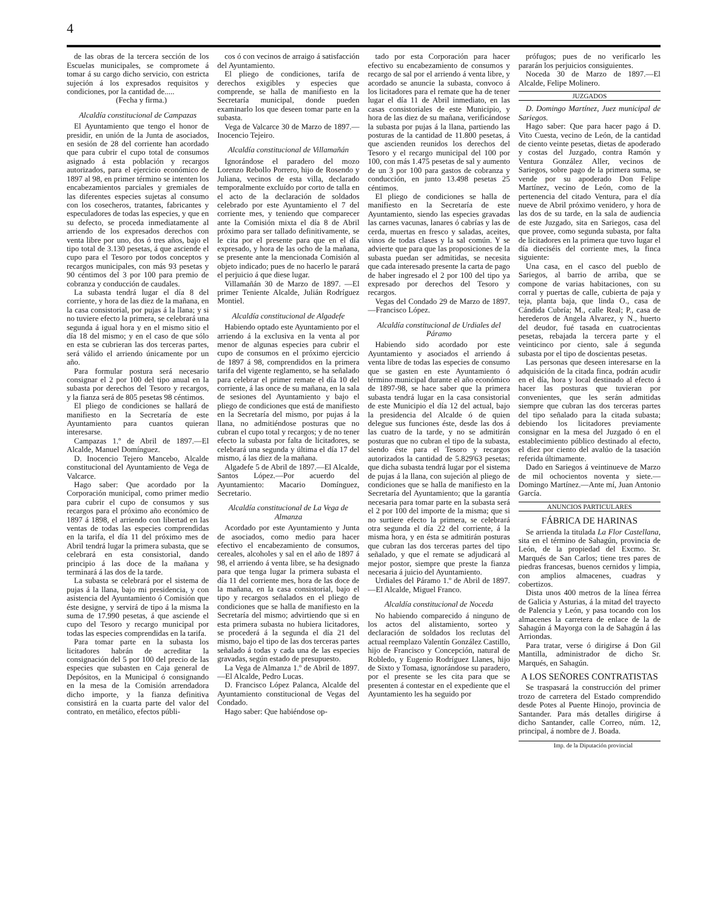4
de las obras de la tercera sección de los Escuelas municipales, se compromete á tomar á su cargo dicho servicio, con estricta sujeción á los expresados requisitos y condiciones, por la cantidad de.....
(Fecha y firma.)
Alcaldía constitucional de Campazas
El Ayuntamiento que tengo el honor de presidir, en unión de la Junta de asociados, en sesión de 28 del corriente han acordado que para cubrir el cupo total de consumos asignado á esta población y recargos autorizados, para el ejercicio económico de 1897 al 98, en primer término se intenten los encabezamientos parciales y gremiales de las diferentes especies sujetas al consumo con los cosecheros, tratantes, fabricantes y especuladores de todas las especies, y que en su defecto, se proceda inmediatamente al arriendo de los expresados derechos con venta libre por uno, dos ó tres años, bajo el tipo total de 3.130 pesetas, á que asciende el cupo para el Tesoro por todos conceptos y recargos municipales, con más 93 pesetas y 90 céntimos del 3 por 100 para premio de cobranza y conducción de caudales.
La subasta tendrá lugar el día 8 del corriente, y hora de las diez de la mañana, en la casa consistorial, por pujas á la llana; y si no tuviere efecto la primera, se celebrará una segunda á igual hora y en el mismo sitio el día 18 del mismo; y en el caso de que sólo en esta se cubrieran las dos terceras partes, será válido el arriendo únicamente por un año.
Para formular postura será necesario consignar el 2 por 100 del tipo anual en la subasta por derechos del Tesoro y recargos, y la fianza será de 805 pesetas 98 céntimos.
El pliego de condiciones se hallará de manifiesto en la Secretaría de este Ayuntamiento para cuantos quieran interesarse.
Campazas 1.º de Abril de 1897.—El Alcalde, Manuel Domínguez.
D. Inocencio Tejero Mancebo, Alcalde constitucional del Ayuntamiento de Vega de Valcarce.
Hago saber: Que acordado por la Corporación municipal, como primer medio para cubrir el cupo de consumos y sus recargos para el próximo año económico de 1897 á 1898, el arriendo con libertad en las ventas de todas las especies comprendidas en la tarifa, el día 11 del próximo mes de Abril tendrá lugar la primera subasta, que se celebrará en esta consistorial, dando principio á las doce de la mañana y terminará á las dos de la tarde.
La subasta se celebrará por el sistema de pujas á la llana, bajo mi presidencia, y con asistencia del Ayuntamiento ó Comisión que éste designe, y servirá de tipo á la misma la suma de 17.990 pesetas, á que asciende el cupo del Tesoro y recargo municipal por todas las especies comprendidas en la tarifa.
Para tomar parte en la subasta los licitadores habrán de acreditar la consignación del 5 por 100 del precio de las especies que subasten en Caja general de Depósitos, en la Municipal ó consignando en la mesa de la Comisión arrendadora dicho importe, y la fianza definitiva consistirá en la cuarta parte del valor del contrato, en metálico, efectos públi-
cos ó con vecinos de arraigo á satisfacción del Ayuntamiento.
El pliego de condiciones, tarifa de derechos exigibles y especies que comprende, se halla de manifiesto en la Secretaría municipal, donde pueden examinarlo los que deseen tomar parte en la subasta.
Vega de Valcarce 30 de Marzo de 1897.—Inocencio Tejeiro.
Alcaldía constitucional de Villamañán
Ignorándose el paradero del mozo Lorenzo Rebollo Porrero, hijo de Rosendo y Juliana, vecinos de esta villa, declarado temporalmente excluído por corto de talla en el acto de la declaración de soldados celebrado por este Ayuntamiento el 7 del corriente mes, y teniendo que comparecer ante la Comisión mixta el día 8 de Abril próximo para ser tallado definitivamente, se le cita por el presente para que en el día expresado, y hora de las ocho de la mañana, se presente ante la mencionada Comisión al objeto indicado; pues de no hacerlo le parará el perjuicio á que diese lugar.
Villamañán 30 de Marzo de 1897. —El primer Teniente Alcalde, Julián Rodríguez Montiel.
Alcaldía constitucional de Algadefe
Habiendo optado este Ayuntamiento por el arriendo á la exclusiva en la venta al por menor de algunas especies para cubrir el cupo de consumos en el próximo ejercicio de 1897 á 98, comprendidos en la primera tarifa del vigente reglamento, se ha señalado para celebrar el primer remate el día 10 del corriente, á las once de su mañana, en la sala de sesiones del Ayuntamiento y bajo el pliego de condiciones que está de manifiesto en la Secretaría del mismo, por pujas á la llana, no admitiéndose posturas que no cubran el cupo total y recargos; y de no tener efecto la subasta por falta de licitadores, se celebrará una segunda y última el día 17 del mismo, á las diez de la mañana.
Algadefe 5 de Abril de 1897.—El Alcalde, Santos López.—Por acuerdo del Ayuntamiento: Macario Domínguez, Secretario.
Alcaldía constitucional de La Vega de Almanza
Acordado por este Ayuntamiento y Junta de asociados, como medio para hacer efectivo el encabezamiento de consumos, cereales, alcoholes y sal en el año de 1897 á 98, el arriendo á venta libre, se ha designado para que tenga lugar la primera subasta el día 11 del corriente mes, hora de las doce de la mañana, en la casa consistorial, bajo el tipo y recargos señalados en el pliego de condiciones que se halla de manifiesto en la Secretaría del mismo; advirtiendo que si en esta primera subasta no hubiera licitadores, se procederá á la segunda el día 21 del mismo, bajo el tipo de las dos terceras partes señalado á todas y cada una de las especies gravadas, según estado de presupuesto.
La Vega de Almanza 1.º de Abril de 1897.—El Alcalde, Pedro Lucas.
D. Francisco López Palanca, Alcalde del Ayuntamiento constitucional de Vegas del Condado.
Hago saber: Que habiéndose op-
tado por esta Corporación para hacer efectivo su encabezamiento de consumos y recargo de sal por el arriendo á venta libre, y acordado se anuncie la subasta, convoco á los licitadores para el remate que ha de tener lugar el día 11 de Abril inmediato, en las casas consistoriales de este Municipio, y hora de las diez de su mañana, verificándose la subasta por pujas á la llana, partiendo las posturas de la cantidad de 11.800 pesetas, á que ascienden reunidos los derechos del Tesoro y el recargo municipal del 100 por 100, con más 1.475 pesetas de sal y aumento de un 3 por 100 para gastos de cobranza y conducción, en junto 13.498 pesetas 25 céntimos.
El pliego de condiciones se halla de manifiesto en la Secretaría de este Ayuntamiento, siendo las especies gravadas las carnes vacunas, lanares ó cabrías y las de cerda, muertas en fresco y saladas, aceites, vinos de todas clases y la sal común. Y se advierte que para que las proposiciones de la subasta puedan ser admitidas, se necesita que cada interesado presente la carta de pago de haber ingresado el 2 por 100 del tipo ya expresado por derechos del Tesoro y recargos.
Vegas del Condado 29 de Marzo de 1897.—Francisco López.
Alcaldía constitucional de Urdiales del Páramo
Habiendo sido acordado por este Ayuntamiento y asociados el arriendo á venta libre de todas las especies de consumo que se gasten en este Ayuntamiento ó término municipal durante el año económico de 1897-98, se hace saber que la primera subasta tendrá lugar en la casa consistorial de este Municipio el día 12 del actual, bajo la presidencia del Alcalde ó de quien delegue sus funciones éste, desde las dos á las cuatro de la tarde, y no se admitirán posturas que no cubran el tipo de la subasta, siendo éste para el Tesoro y recargos autorizados la cantidad de 5.829'63 pesetas; que dicha subasta tendrá lugar por el sistema de pujas á la llana, con sujeción al pliego de condiciones que se halla de manifiesto en la Secretaría del Ayuntamiento; que la garantía necesaria para tomar parte en la subasta será el 2 por 100 del importe de la misma; que si no surtiere efecto la primera, se celebrará otra segunda el día 22 del corriente, á la misma hora, y en ésta se admitirán posturas que cubran las dos terceras partes del tipo señalado, y que el remate se adjudicará al mejor postor, siempre que preste la fianza necesaria á juicio del Ayuntamiento.
Urdiales del Páramo 1.º de Abril de 1897.—El Alcalde, Miguel Franco.
Alcaldía constitucional de Noceda
No habiendo comparecido á ninguno de los actos del alistamiento, sorteo y declaración de soldados los reclutas del actual reemplazo Valentín González Castillo, hijo de Francisco y Concepción, natural de Robledo, y Eugenio Rodríguez Llanes, hijo de Sixto y Tomasa, ignorándose su paradero, por el presente se les cita para que se presenten á contestar en el expediente que el Ayuntamiento les ha seguido por
prófugos; pues de no verificarlo les pararán los perjuicios consiguientes.
Noceda 30 de Marzo de 1897.—El Alcalde, Felipe Molinero.
JUZGADOS
D. Domingo Martínez, Juez municipal de Sariegos.
Hago saber: Que para hacer pago á D. Vito Cuesta, vecino de León, de la cantidad de ciento veinte pesetas, dietas de apoderado y costas del Juzgado, contra Ramón y Ventura González Aller, vecinos de Sariegos, sobre pago de la primera suma, se vende por su apoderado Don Felipe Martínez, vecino de León, como de la pertenencia del citado Ventura, para el día nueve de Abril próximo venidero, y hora de las dos de su tarde, en la sala de audiencia de este Juzgado, sita en Sariegos, casa del que provee, como segunda subasta, por falta de licitadores en la primera que tuvo lugar el día dieciséis del corriente mes, la finca siguiente:
Una casa, en el casco del pueblo de Sariegos, al barrio de arriba, que se compone de varias habitaciones, con su corral y puertas de calle, cubierta de paja y teja, planta baja, que linda O., casa de Cándida Cubría; M., calle Real; P., casa de herederos de Angela Alvarez, y N., huerto del deudor, fué tasada en cuatrocientas pesetas, rebajada la tercera parte y el veinticinco por ciento, sale á segunda subasta por el tipo de doscientas pesetas.
Las personas que deseen interesarse en la adquisición de la citada finca, podrán acudir en el día, hora y local destinado al efecto á hacer las posturas que tuvieran por convenientes, que les serán admitidas siempre que cubran las dos terceras partes del tipo señalado para la citada subasta; debiendo los licitadores previamente consignar en la mesa del Juzgado ó en el establecimiento público destinado al efecto, el diez por ciento del avalúo de la tasación referida últimamente.
Dado en Sariegos á veintinueve de Marzo de mil ochocientos noventa y siete.—Domingo Martínez.—Ante mí, Juan Antonio García.
ANUNCIOS PARTICULARES
FÁBRICA DE HARINAS
Se arrienda la titulada La Flor Castellana, sita en el término de Sahagún, provincia de León, de la propiedad del Excmo. Sr. Marqués de San Carlos; tiene tres pares de piedras francesas, buenos cernidos y limpia, con amplios almacenes, cuadras y cobertizos.
Dista unos 400 metros de la línea férrea de Galicia y Asturias, á la mitad del trayecto de Palencia y León, y pasa tocando con los almacenes la carretera de enlace de la de Sahagún á Mayorga con la de Sahagún á las Arriondas.
Para tratar, verse ó dirigirse á Don Gil Mantilla, administrador de dicho Sr. Marqués, en Sahagún.
A LOS SEÑORES CONTRATISTAS
Se traspasará la construcción del primer trozo de carretera del Estado comprendido desde Potes al Puente Hinojo, provincia de Santander. Para más detalles dirigirse á dicho Santander, calle Correo, núm. 12, principal, á nombre de J. Boada.
Imp. de la Diputación provincial